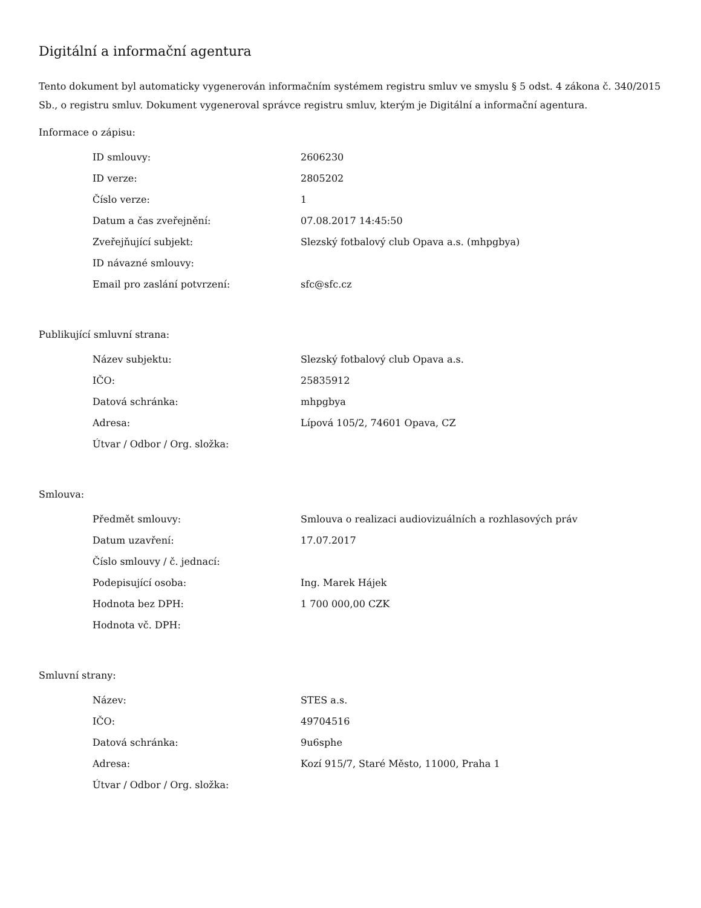Digitální a informační agentura
Tento dokument byl automaticky vygenerován informačním systémem registru smluv ve smyslu § 5 odst. 4 zákona č. 340/2015 Sb., o registru smluv. Dokument vygeneroval správce registru smluv, kterým je Digitální a informační agentura.
Informace o zápisu:
| ID smlouvy: | 2606230 |
| ID verze: | 2805202 |
| Číslo verze: | 1 |
| Datum a čas zveřejnění: | 07.08.2017 14:45:50 |
| Zveřejňující subjekt: | Slezský fotbalový club Opava a.s. (mhpgbya) |
| ID návazné smlouvy: | |
| Email pro zaslání potvrzení: | sfc@sfc.cz |
Publikující smluvní strana:
| Název subjektu: | Slezský fotbalový club Opava a.s. |
| IČO: | 25835912 |
| Datová schránka: | mhpgbya |
| Adresa: | Lípová 105/2, 74601 Opava, CZ |
| Útvar / Odbor / Org. složka: | |
Smlouva:
| Předmět smlouvy: | Smlouva o realizaci audiovizuálních a rozhlasových práv |
| Datum uzavření: | 17.07.2017 |
| Číslo smlouvy / č. jednací: | |
| Podepisující osoba: | Ing. Marek Hájek |
| Hodnota bez DPH: | 1 700 000,00 CZK |
| Hodnota vč. DPH: | |
Smluvní strany:
| Název: | STES a.s. |
| IČO: | 49704516 |
| Datová schránka: | 9u6sphe |
| Adresa: | Kozí 915/7, Staré Město, 11000, Praha 1 |
| Útvar / Odbor / Org. složka: | |